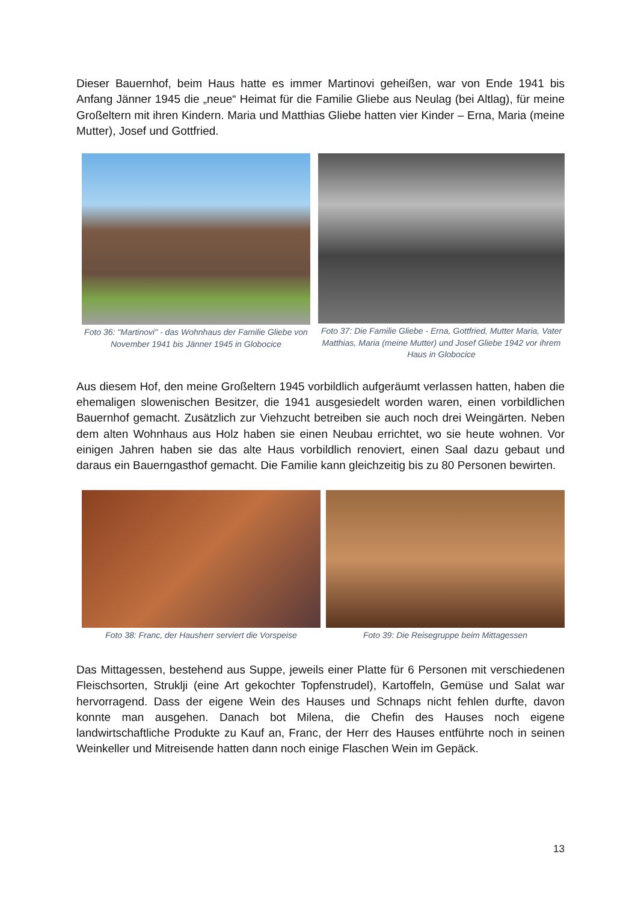Dieser Bauernhof, beim Haus hatte es immer Martinovi geheißen, war von Ende 1941 bis Anfang Jänner 1945 die „neue“ Heimat für die Familie Gliebe aus Neulag (bei Altlag), für meine Großeltern mit ihren Kindern. Maria und Matthias Gliebe hatten vier Kinder – Erna, Maria (meine Mutter), Josef und Gottfried.
Foto 36: "Martinovi" - das Wohnhaus der Familie Gliebe von November 1941 bis Jänner 1945 in Globocice
Foto 37: Die Familie Gliebe - Erna, Gottfried, Mutter Maria, Vater Matthias, Maria (meine Mutter) und Josef Gliebe 1942 vor ihrem Haus in Globocice
Aus diesem Hof, den meine Großeltern 1945 vorbildlich aufgeräumt verlassen hatten, haben die ehemaligen slowenischen Besitzer, die 1941 ausgesiedelt worden waren, einen vorbildlichen Bauernhof gemacht. Zusätzlich zur Viehzucht betreiben sie auch noch drei Weingärten. Neben dem alten Wohnhaus aus Holz haben sie einen Neubau errichtet, wo sie heute wohnen. Vor einigen Jahren haben sie das alte Haus vorbildlich renoviert, einen Saal dazu gebaut und daraus ein Bauerngasthof gemacht. Die Familie kann gleichzeitig bis zu 80 Personen bewirten.
Foto 38: Franc, der Hausherr serviert die Vorspeise
Foto 39: Die Reisegruppe beim Mittagessen
Das Mittagessen, bestehend aus Suppe, jeweils einer Platte für 6 Personen mit verschiedenen Fleischsorten, Struklji (eine Art gekochter Topfenstrudel), Kartoffeln, Gemüse und Salat war hervorragend. Dass der eigene Wein des Hauses und Schnaps nicht fehlen durfte, davon konnte man ausgehen. Danach bot Milena, die Chefin des Hauses noch eigene landwirtschaftliche Produkte zu Kauf an, Franc, der Herr des Hauses entführte noch in seinen Weinkeller und Mitreisende hatten dann noch einige Flaschen Wein im Gepäck.
13